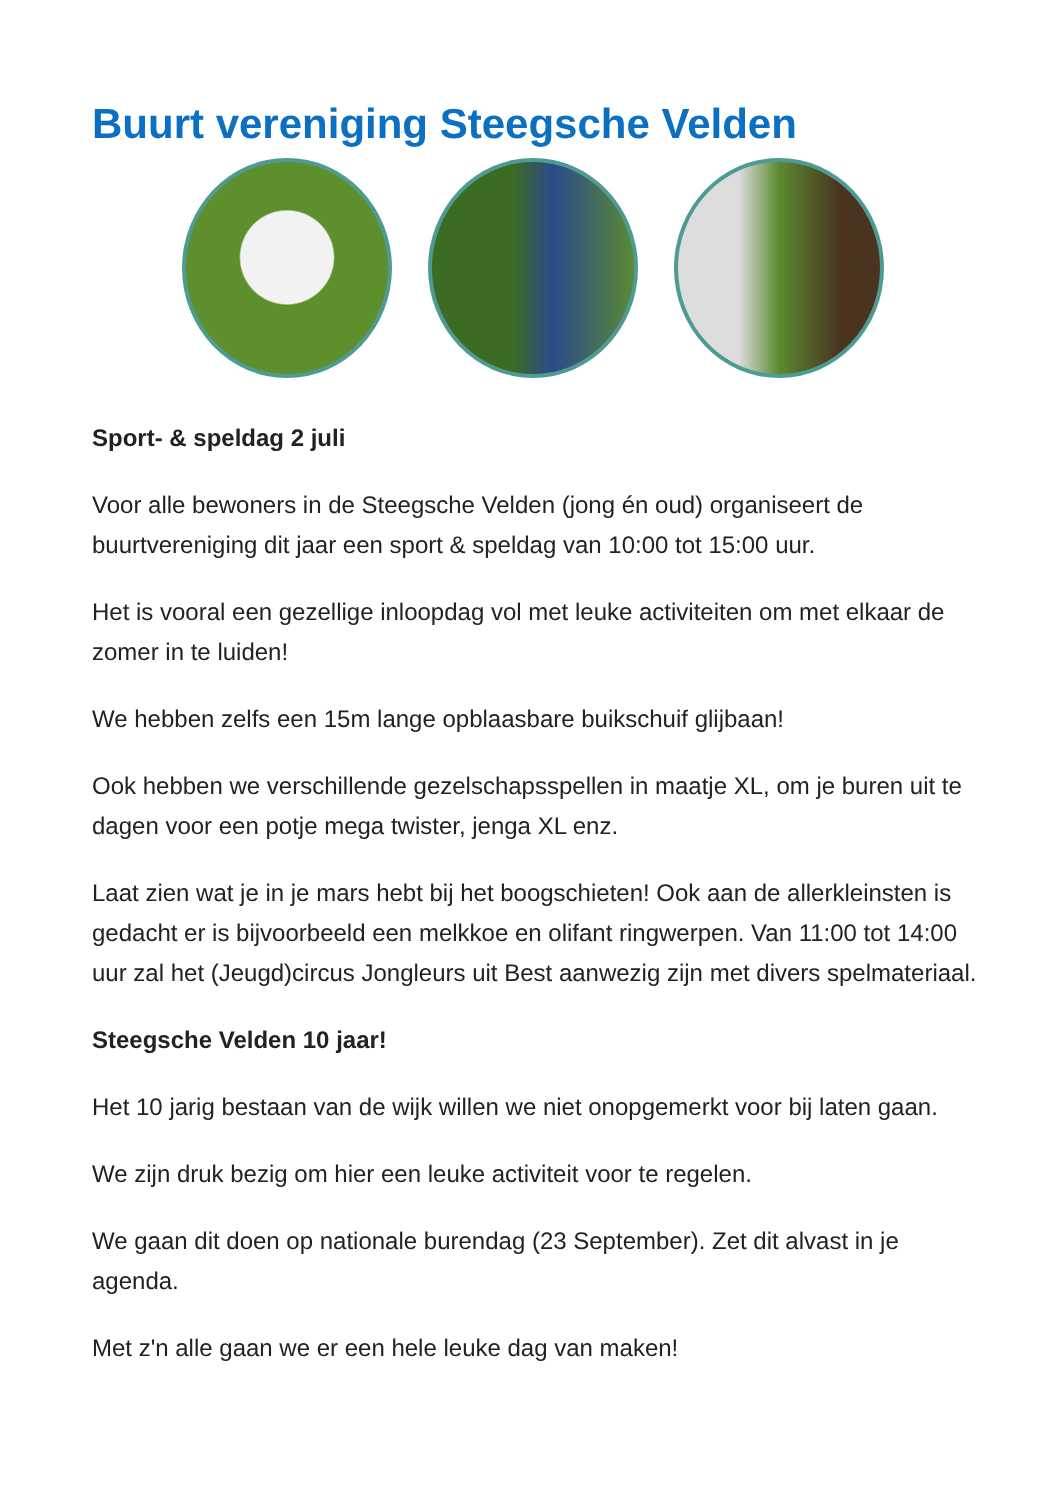Buurt vereniging Steegsche Velden
Sport- & speldag 2 juli
Voor alle bewoners in de Steegsche Velden (jong én oud) organiseert de buurtvereniging dit jaar een sport & speldag van 10:00 tot 15:00 uur.
Het is vooral een gezellige inloopdag vol met leuke activiteiten om met elkaar de zomer in te luiden!
We hebben zelfs een 15m lange opblaasbare buikschuif glijbaan!
Ook hebben we verschillende gezelschapsspellen in maatje XL, om je buren uit te dagen voor een potje mega twister, jenga XL enz.
Laat zien wat je in je mars hebt bij het boogschieten! Ook aan de allerkleinsten is gedacht er is bijvoorbeeld een melkkoe en olifant ringwerpen. Van 11:00 tot 14:00 uur zal het (Jeugd)circus Jongleurs uit Best aanwezig zijn met divers spelmateriaal.
Steegsche Velden 10 jaar!
Het 10 jarig bestaan van de wijk willen we niet onopgemerkt voor bij laten gaan.
We zijn druk bezig om hier een leuke activiteit voor te regelen.
We gaan dit doen op nationale burendag (23 September). Zet dit alvast in je agenda.
Met z'n alle gaan we er een hele leuke dag van maken!